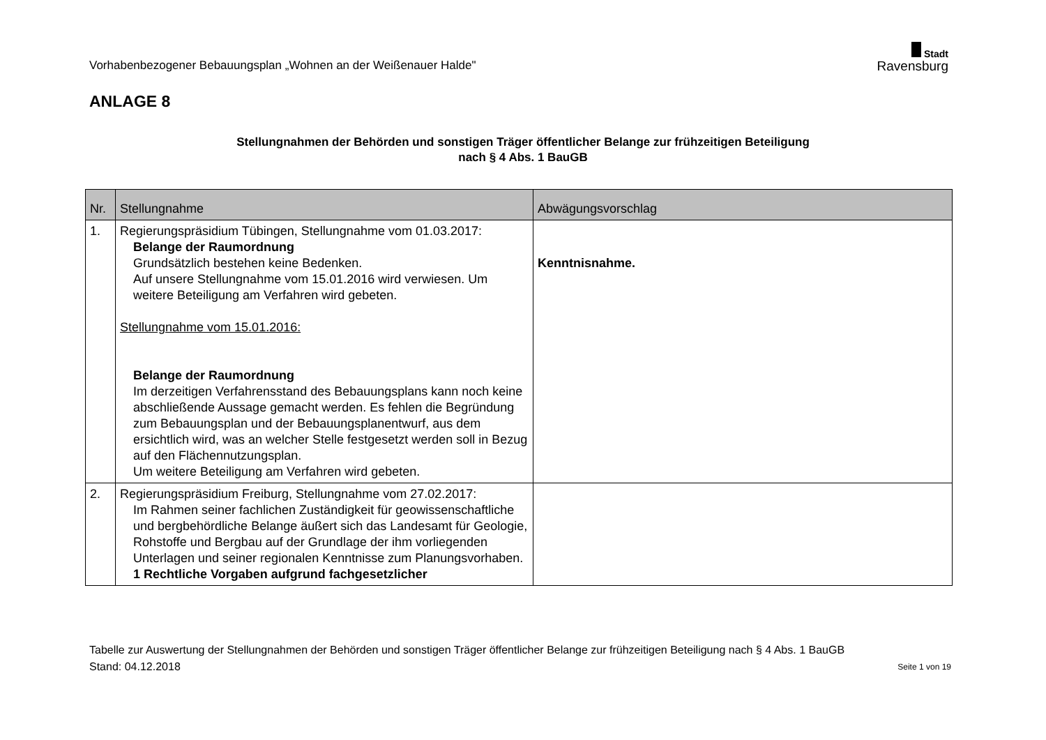Vorhabenbezogener Bebauungsplan „Wohnen an der Weißenauer Halde"
Stadt
Ravensburg
ANLAGE 8
Stellungnahmen der Behörden und sonstigen Träger öffentlicher Belange zur frühzeitigen Beteiligung
nach § 4 Abs. 1 BauGB
| Nr. | Stellungnahme | Abwägungsvorschlag |
| --- | --- | --- |
| 1. | Regierungspräsidium Tübingen, Stellungnahme vom 01.03.2017: Belange der Raumordnung Grundsätzlich bestehen keine Bedenken. Auf unsere Stellungnahme vom 15.01.2016 wird verwiesen. Um weitere Beteiligung am Verfahren wird gebeten. Stellungnahme vom 15.01.2016: Belange der Raumordnung Im derzeitigen Verfahrensstand des Bebauungsplans kann noch keine abschließende Aussage gemacht werden. Es fehlen die Begründung zum Bebauungsplan und der Bebauungsplanentwurf, aus dem ersichtlich wird, was an welcher Stelle festgesetzt werden soll in Bezug auf den Flächennutzungsplan. Um weitere Beteiligung am Verfahren wird gebeten. | Kenntnisnahme. |
| 2. | Regierungspräsidium Freiburg, Stellungnahme vom 27.02.2017: Im Rahmen seiner fachlichen Zuständigkeit für geowissenschaftliche und bergbehördliche Belange äußert sich das Landesamt für Geologie, Rohstoffe und Bergbau auf der Grundlage der ihm vorliegenden Unterlagen und seiner regionalen Kenntnisse zum Planungsvorhaben. 1 Rechtliche Vorgaben aufgrund fachgesetzlicher | |
Tabelle zur Auswertung der Stellungnahmen der Behörden und sonstigen Träger öffentlicher Belange zur frühzeitigen Beteiligung nach § 4 Abs. 1 BauGB
Stand: 04.12.2018 Seite 1 von 19